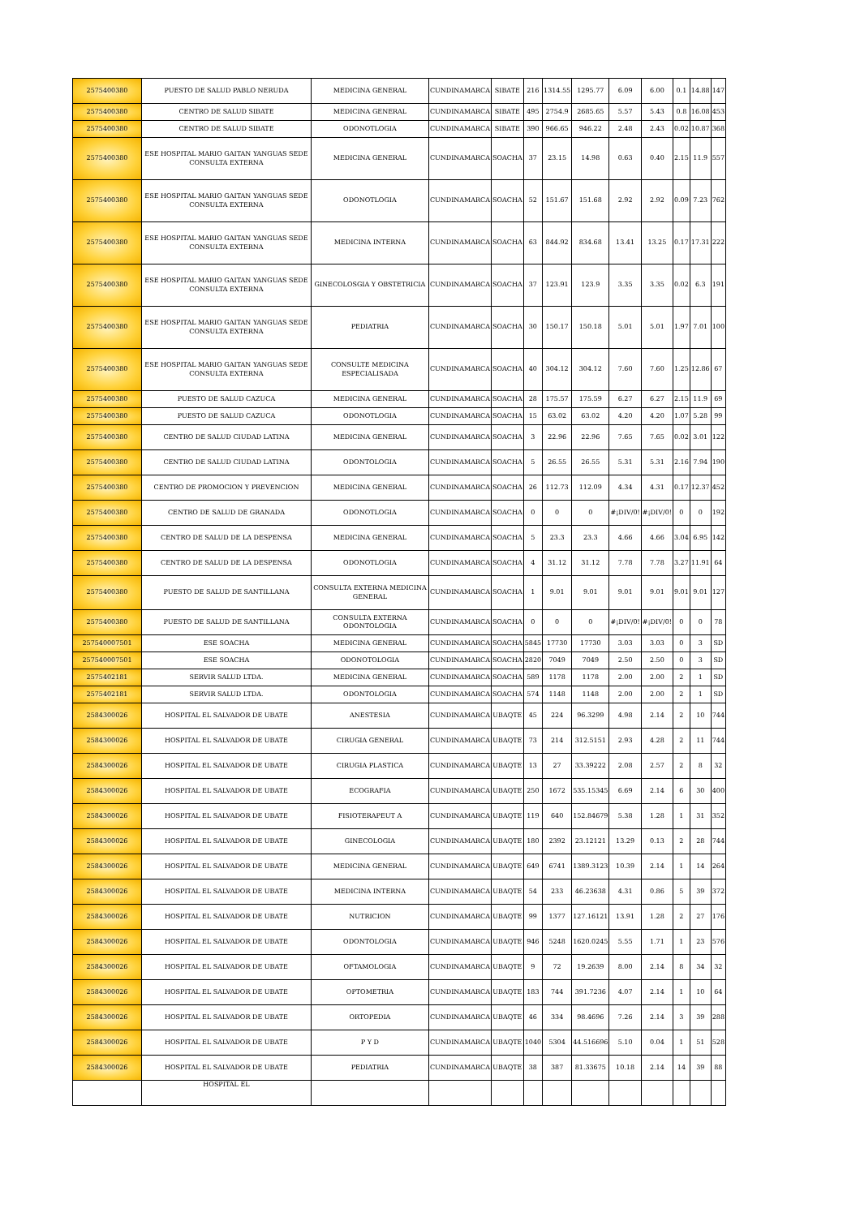| 2575400380 | PUESTO DE SALUD PABLO NERUDA | MEDICINA GENERAL | CUNDINAMARCA | SIBATE | 216 | 1314.55 | 1295.77 | 6.09 | 6.00 | 0.1 | 14.88 | 147 |
| 2575400380 | CENTRO DE SALUD SIBATE | MEDICINA GENERAL | CUNDINAMARCA | SIBATE | 495 | 2754.9 | 2685.65 | 5.57 | 5.43 | 0.8 | 16.08 | 453 |
| 2575400380 | CENTRO DE SALUD SIBATE | ODONOTLOGIA | CUNDINAMARCA | SIBATE | 390 | 966.65 | 946.22 | 2.48 | 2.43 | 0.02 | 10.87 | 368 |
| 2575400380 | ESE HOSPITAL MARIO GAITAN YANGUAS SEDE CONSULTA EXTERNA | MEDICINA GENERAL | CUNDINAMARCA | SOACHA | 37 | 23.15 | 14.98 | 0.63 | 0.40 | 2.15 | 11.9 | 557 |
| 2575400380 | ESE HOSPITAL MARIO GAITAN YANGUAS SEDE CONSULTA EXTERNA | ODONOTLOGIA | CUNDINAMARCA | SOACHA | 52 | 151.67 | 151.68 | 2.92 | 2.92 | 0.09 | 7.23 | 762 |
| 2575400380 | ESE HOSPITAL MARIO GAITAN YANGUAS SEDE CONSULTA EXTERNA | MEDICINA INTERNA | CUNDINAMARCA | SOACHA | 63 | 844.92 | 834.68 | 13.41 | 13.25 | 0.17 | 17.31 | 222 |
| 2575400380 | ESE HOSPITAL MARIO GAITAN YANGUAS SEDE CONSULTA EXTERNA | GINECOLOSGIA Y OBSTETRICIA | CUNDINAMARCA | SOACHA | 37 | 123.91 | 123.9 | 3.35 | 3.35 | 0.02 | 6.3 | 191 |
| 2575400380 | ESE HOSPITAL MARIO GAITAN YANGUAS SEDE CONSULTA EXTERNA | PEDIATRIA | CUNDINAMARCA | SOACHA | 30 | 150.17 | 150.18 | 5.01 | 5.01 | 1.97 | 7.01 | 100 |
| 2575400380 | ESE HOSPITAL MARIO GAITAN YANGUAS SEDE CONSULTA EXTERNA | CONSULTE MEDICINA ESPECIALISADA | CUNDINAMARCA | SOACHA | 40 | 304.12 | 304.12 | 7.60 | 7.60 | 1.25 | 12.86 | 67 |
| 2575400380 | PUESTO DE SALUD CAZUCA | MEDICINA GENERAL | CUNDINAMARCA | SOACHA | 28 | 175.57 | 175.59 | 6.27 | 6.27 | 2.15 | 11.9 | 69 |
| 2575400380 | PUESTO DE SALUD CAZUCA | ODONOTLOGIA | CUNDINAMARCA | SOACHA | 15 | 63.02 | 63.02 | 4.20 | 4.20 | 1.07 | 5.28 | 99 |
| 2575400380 | CENTRO DE SALUD CIUDAD LATINA | MEDICINA GENERAL | CUNDINAMARCA | SOACHA | 3 | 22.96 | 22.96 | 7.65 | 7.65 | 0.02 | 3.01 | 122 |
| 2575400380 | CENTRO DE SALUD CIUDAD LATINA | ODONTOLOGIA | CUNDINAMARCA | SOACHA | 5 | 26.55 | 26.55 | 5.31 | 5.31 | 2.16 | 7.94 | 190 |
| 2575400380 | CENTRO DE PROMOCION Y PREVENCION | MEDICINA GENERAL | CUNDINAMARCA | SOACHA | 26 | 112.73 | 112.09 | 4.34 | 4.31 | 0.17 | 12.37 | 452 |
| 2575400380 | CENTRO DE SALUD DE GRANADA | ODONOTLOGIA | CUNDINAMARCA | SOACHA | 0 | 0 | 0 | #¡DIV/0! | #¡DIV/0! | 0 | 0 | 192 |
| 2575400380 | CENTRO DE SALUD DE LA DESPENSA | MEDICINA GENERAL | CUNDINAMARCA | SOACHA | 5 | 23.3 | 23.3 | 4.66 | 4.66 | 3.04 | 6.95 | 142 |
| 2575400380 | CENTRO DE SALUD DE LA DESPENSA | ODONOTLOGIA | CUNDINAMARCA | SOACHA | 4 | 31.12 | 31.12 | 7.78 | 7.78 | 3.27 | 11.91 | 64 |
| 2575400380 | PUESTO DE SALUD DE SANTILLANA | CONSULTA EXTERNA MEDICINA GENERAL | CUNDINAMARCA | SOACHA | 1 | 9.01 | 9.01 | 9.01 | 9.01 | 9.01 | 9.01 | 127 |
| 2575400380 | PUESTO DE SALUD DE SANTILLANA | CONSULTA EXTERNA ODONTOLOGIA | CUNDINAMARCA | SOACHA | 0 | 0 | 0 | #¡DIV/0! | #¡DIV/0! | 0 | 0 | 78 |
| 257540007501 | ESE SOACHA | MEDICINA GENERAL | CUNDINAMARCA | SOACHA | 5845 | 17730 | 17730 | 3.03 | 3.03 | 0 | 3 | SD |
| 257540007501 | ESE SOACHA | ODONOTOLOGIA | CUNDINAMARCA | SOACHA | 2820 | 7049 | 7049 | 2.50 | 2.50 | 0 | 3 | SD |
| 2575402181 | SERVIR SALUD LTDA. | MEDICINA GENERAL | CUNDINAMARCA | SOACHA | 589 | 1178 | 1178 | 2.00 | 2.00 | 2 | 1 | SD |
| 2575402181 | SERVIR SALUD LTDA. | ODONTOLOGIA | CUNDINAMARCA | SOACHA | 574 | 1148 | 1148 | 2.00 | 2.00 | 2 | 1 | SD |
| 2584300026 | HOSPITAL EL SALVADOR DE UBATE | ANESTESIA | CUNDINAMARCA | UBAQTE | 45 | 224 | 96.3299 | 4.98 | 2.14 | 2 | 10 | 744 |
| 2584300026 | HOSPITAL EL SALVADOR DE UBATE | CIRUGIA GENERAL | CUNDINAMARCA | UBAQTE | 73 | 214 | 312.5151 | 2.93 | 4.28 | 2 | 11 | 744 |
| 2584300026 | HOSPITAL EL SALVADOR DE UBATE | CIRUGIA PLASTICA | CUNDINAMARCA | UBAQTE | 13 | 27 | 33.39222 | 2.08 | 2.57 | 2 | 8 | 32 |
| 2584300026 | HOSPITAL EL SALVADOR DE UBATE | ECOGRAFIA | CUNDINAMARCA | UBAQTE | 250 | 1672 | 535.15345 | 6.69 | 2.14 | 6 | 30 | 400 |
| 2584300026 | HOSPITAL EL SALVADOR DE UBATE | FISIOTERAPEUT A | CUNDINAMARCA | UBAQTE | 119 | 640 | 152.84679 | 5.38 | 1.28 | 1 | 31 | 352 |
| 2584300026 | HOSPITAL EL SALVADOR DE UBATE | GINECOLOGIA | CUNDINAMARCA | UBAQTE | 180 | 2392 | 23.12121 | 13.29 | 0.13 | 2 | 28 | 744 |
| 2584300026 | HOSPITAL EL SALVADOR DE UBATE | MEDICINA GENERAL | CUNDINAMARCA | UBAQTE | 649 | 6741 | 1389.3123 | 10.39 | 2.14 | 1 | 14 | 264 |
| 2584300026 | HOSPITAL EL SALVADOR DE UBATE | MEDICINA INTERNA | CUNDINAMARCA | UBAQTE | 54 | 233 | 46.23638 | 4.31 | 0.86 | 5 | 39 | 372 |
| 2584300026 | HOSPITAL EL SALVADOR DE UBATE | NUTRICION | CUNDINAMARCA | UBAQTE | 99 | 1377 | 127.16121 | 13.91 | 1.28 | 2 | 27 | 176 |
| 2584300026 | HOSPITAL EL SALVADOR DE UBATE | ODONTOLOGIA | CUNDINAMARCA | UBAQTE | 946 | 5248 | 1620.0245 | 5.55 | 1.71 | 1 | 23 | 576 |
| 2584300026 | HOSPITAL EL SALVADOR DE UBATE | OFTAMOLOGIA | CUNDINAMARCA | UBAQTE | 9 | 72 | 19.2639 | 8.00 | 2.14 | 8 | 34 | 32 |
| 2584300026 | HOSPITAL EL SALVADOR DE UBATE | OPTOMETRIA | CUNDINAMARCA | UBAQTE | 183 | 744 | 391.7236 | 4.07 | 2.14 | 1 | 10 | 64 |
| 2584300026 | HOSPITAL EL SALVADOR DE UBATE | ORTOPEDIA | CUNDINAMARCA | UBAQTE | 46 | 334 | 98.4696 | 7.26 | 2.14 | 3 | 39 | 288 |
| 2584300026 | HOSPITAL EL SALVADOR DE UBATE | P Y D | CUNDINAMARCA | UBAQTE | 1040 | 5304 | 44.516696 | 5.10 | 0.04 | 1 | 51 | 528 |
| 2584300026 | HOSPITAL EL SALVADOR DE UBATE | PEDIATRIA | CUNDINAMARCA | UBAQTE | 38 | 387 | 81.33675 | 10.18 | 2.14 | 14 | 39 | 88 |
| | HOSPITAL EL | | | | | | | | | | | |